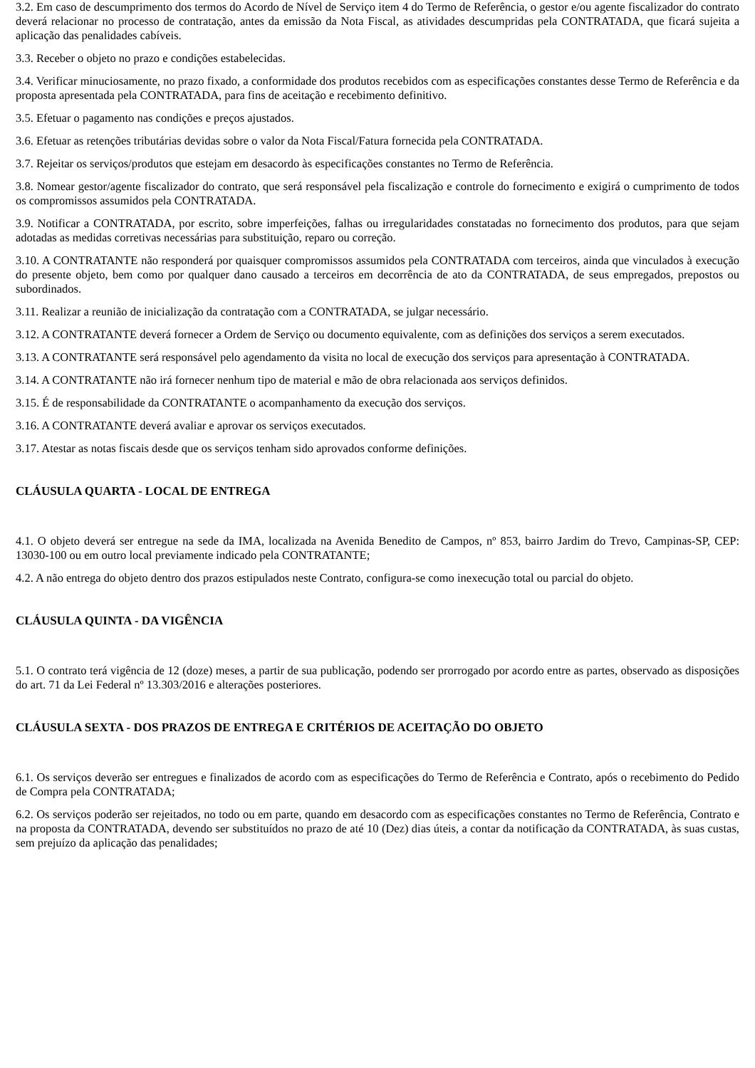3.2. Em caso de descumprimento dos termos do Acordo de Nível de Serviço item 4 do Termo de Referência, o gestor e/ou agente fiscalizador do contrato deverá relacionar no processo de contratação, antes da emissão da Nota Fiscal, as atividades descumpridas pela CONTRATADA, que ficará sujeita a aplicação das penalidades cabíveis.
3.3. Receber o objeto no prazo e condições estabelecidas.
3.4. Verificar minuciosamente, no prazo fixado, a conformidade dos produtos recebidos com as especificações constantes desse Termo de Referência e da proposta apresentada pela CONTRATADA, para fins de aceitação e recebimento definitivo.
3.5. Efetuar o pagamento nas condições e preços ajustados.
3.6. Efetuar as retenções tributárias devidas sobre o valor da Nota Fiscal/Fatura fornecida pela CONTRATADA.
3.7. Rejeitar os serviços/produtos que estejam em desacordo às especificações constantes no Termo de Referência.
3.8. Nomear gestor/agente fiscalizador do contrato, que será responsável pela fiscalização e controle do fornecimento e exigirá o cumprimento de todos os compromissos assumidos pela CONTRATADA.
3.9. Notificar a CONTRATADA, por escrito, sobre imperfeições, falhas ou irregularidades constatadas no fornecimento dos produtos, para que sejam adotadas as medidas corretivas necessárias para substituição, reparo ou correção.
3.10. A CONTRATANTE não responderá por quaisquer compromissos assumidos pela CONTRATADA com terceiros, ainda que vinculados à execução do presente objeto, bem como por qualquer dano causado a terceiros em decorrência de ato da CONTRATADA, de seus empregados, prepostos ou subordinados.
3.11. Realizar a reunião de inicialização da contratação com a CONTRATADA, se julgar necessário.
3.12. A CONTRATANTE deverá fornecer a Ordem de Serviço ou documento equivalente, com as definições dos serviços a serem executados.
3.13. A CONTRATANTE será responsável pelo agendamento da visita no local de execução dos serviços para apresentação à CONTRATADA.
3.14. A CONTRATANTE não irá fornecer nenhum tipo de material e mão de obra relacionada aos serviços definidos.
3.15. É de responsabilidade da CONTRATANTE o acompanhamento da execução dos serviços.
3.16. A CONTRATANTE deverá avaliar e aprovar os serviços executados.
3.17. Atestar as notas fiscais desde que os serviços tenham sido aprovados conforme definições.
CLÁUSULA QUARTA - LOCAL DE ENTREGA
4.1. O objeto deverá ser entregue na sede da IMA, localizada na Avenida Benedito de Campos, nº 853, bairro Jardim do Trevo, Campinas-SP, CEP: 13030-100 ou em outro local previamente indicado pela CONTRATANTE;
4.2. A não entrega do objeto dentro dos prazos estipulados neste Contrato, configura-se como inexecução total ou parcial do objeto.
CLÁUSULA QUINTA - DA VIGÊNCIA
5.1. O contrato terá vigência de 12 (doze) meses, a partir de sua publicação, podendo ser prorrogado por acordo entre as partes, observado as disposições do art. 71 da Lei Federal nº 13.303/2016 e alterações posteriores.
CLÁUSULA SEXTA - DOS PRAZOS DE ENTREGA E CRITÉRIOS DE ACEITAÇÃO DO OBJETO
6.1. Os serviços deverão ser entregues e finalizados de acordo com as especificações do Termo de Referência e Contrato, após o recebimento do Pedido de Compra pela CONTRATADA;
6.2. Os serviços poderão ser rejeitados, no todo ou em parte, quando em desacordo com as especificações constantes no Termo de Referência, Contrato e na proposta da CONTRATADA, devendo ser substituídos no prazo de até 10 (Dez) dias úteis, a contar da notificação da CONTRATADA, às suas custas, sem prejuízo da aplicação das penalidades;